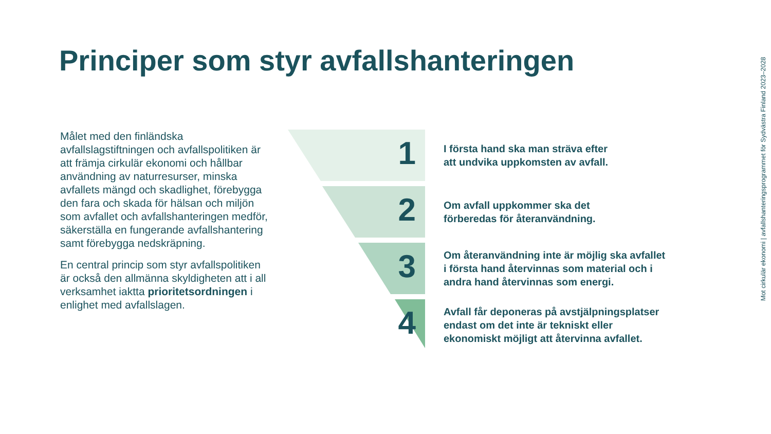Principer som styr avfallshanteringen
Målet med den finländska avfallslagstiftningen och avfallspolitiken är att främja cirkulär ekonomi och hållbar användning av naturresurser, minska avfallets mängd och skadlighet, förebygga den fara och skada för hälsan och miljön som avfallet och avfallshanteringen medför, säkerställa en fungerande avfallshantering samt förebygga nedskräpning.
En central princip som styr avfallspolitiken är också den allmänna skyldigheten att i all verksamhet iaktta prioritetsordningen i enlighet med avfallslagen.
1
I första hand ska man sträva efter
att undvika uppkomsten av avfall.
2
Om avfall uppkommer ska det
förberedas för återanvändning.
3
Om återanvändning inte är möjlig ska avfallet
i första hand återvinnas som material och i
andra hand återvinnas som energi.
4
Avfall får deponeras på avstjälpningsplatser
endast om det inte är tekniskt eller
ekonomiskt möjligt att återvinna avfallet.
Mot cirkulär ekonomi | avfallshanteringsprogrammet för Sydvästra Finland 2023–2028